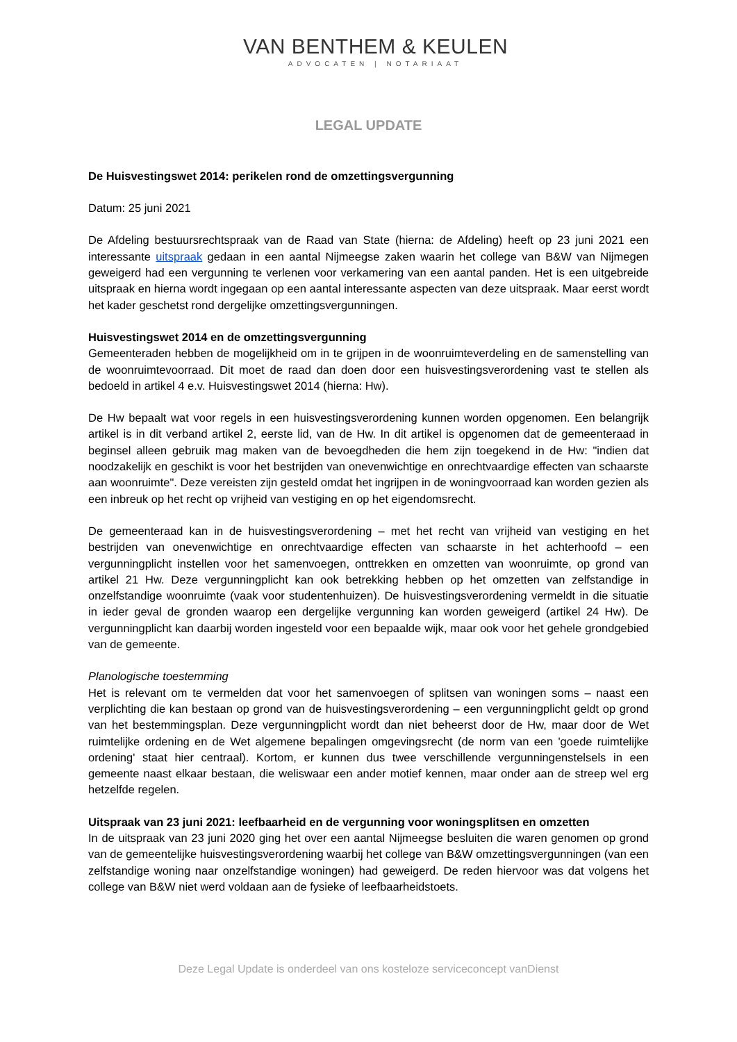VAN BENTHEM & KEULEN
ADVOCATEN | NOTARIAAT
LEGAL UPDATE
De Huisvestingswet 2014: perikelen rond de omzettingsvergunning
Datum: 25 juni 2021
De Afdeling bestuursrechtspraak van de Raad van State (hierna: de Afdeling) heeft op 23 juni 2021 een interessante uitspraak gedaan in een aantal Nijmeegse zaken waarin het college van B&W van Nijmegen geweigerd had een vergunning te verlenen voor verkamering van een aantal panden. Het is een uitgebreide uitspraak en hierna wordt ingegaan op een aantal interessante aspecten van deze uitspraak. Maar eerst wordt het kader geschetst rond dergelijke omzettingsvergunningen.
Huisvestingswet 2014 en de omzettingsvergunning
Gemeenteraden hebben de mogelijkheid om in te grijpen in de woonruimteverdeling en de samenstelling van de woonruimtevoorraad. Dit moet de raad dan doen door een huisvestingsverordening vast te stellen als bedoeld in artikel 4 e.v. Huisvestingswet 2014 (hierna: Hw).
De Hw bepaalt wat voor regels in een huisvestingsverordening kunnen worden opgenomen. Een belangrijk artikel is in dit verband artikel 2, eerste lid, van de Hw. In dit artikel is opgenomen dat de gemeenteraad in beginsel alleen gebruik mag maken van de bevoegdheden die hem zijn toegekend in de Hw: "indien dat noodzakelijk en geschikt is voor het bestrijden van onevenwichtige en onrechtvaardige effecten van schaarste aan woonruimte". Deze vereisten zijn gesteld omdat het ingrijpen in de woningvoorraad kan worden gezien als een inbreuk op het recht op vrijheid van vestiging en op het eigendomsrecht.
De gemeenteraad kan in de huisvestingsverordening – met het recht van vrijheid van vestiging en het bestrijden van onevenwichtige en onrechtvaardige effecten van schaarste in het achterhoofd – een vergunningplicht instellen voor het samenvoegen, onttrekken en omzetten van woonruimte, op grond van artikel 21 Hw. Deze vergunningplicht kan ook betrekking hebben op het omzetten van zelfstandige in onzelfstandige woonruimte (vaak voor studentenhuizen). De huisvestingsverordening vermeldt in die situatie in ieder geval de gronden waarop een dergelijke vergunning kan worden geweigerd (artikel 24 Hw). De vergunningplicht kan daarbij worden ingesteld voor een bepaalde wijk, maar ook voor het gehele grondgebied van de gemeente.
Planologische toestemming
Het is relevant om te vermelden dat voor het samenvoegen of splitsen van woningen soms – naast een verplichting die kan bestaan op grond van de huisvestingsverordening – een vergunningplicht geldt op grond van het bestemmingsplan. Deze vergunningplicht wordt dan niet beheerst door de Hw, maar door de Wet ruimtelijke ordening en de Wet algemene bepalingen omgevingsrecht (de norm van een 'goede ruimtelijke ordening' staat hier centraal). Kortom, er kunnen dus twee verschillende vergunningenstelsels in een gemeente naast elkaar bestaan, die weliswaar een ander motief kennen, maar onder aan de streep wel erg hetzelfde regelen.
Uitspraak van 23 juni 2021: leefbaarheid en de vergunning voor woningsplitsen en omzetten
In de uitspraak van 23 juni 2020 ging het over een aantal Nijmeegse besluiten die waren genomen op grond van de gemeentelijke huisvestingsverordening waarbij het college van B&W omzettingsvergunningen (van een zelfstandige woning naar onzelfstandige woningen) had geweigerd. De reden hiervoor was dat volgens het college van B&W niet werd voldaan aan de fysieke of leefbaarheidstoets.
Deze Legal Update is onderdeel van ons kosteloze serviceconcept vanDienst